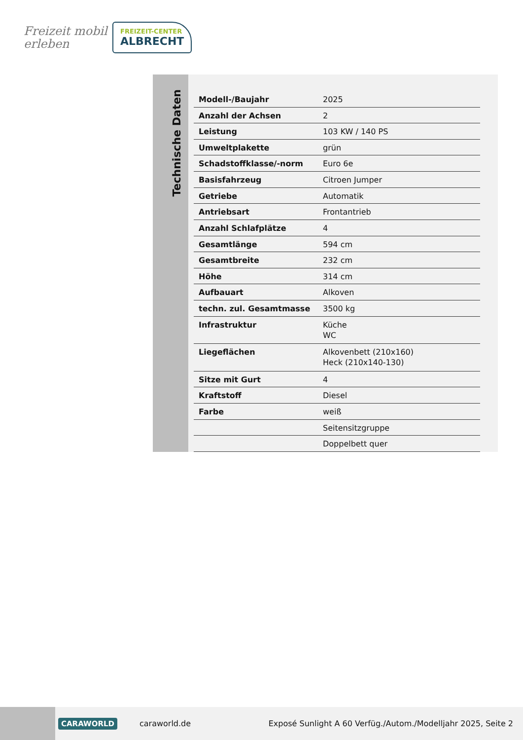Freizeit mobil erleben
FREIZEIT-CENTER
ALBRECHT
Technische Daten
| Modell-/Baujahr | 2025 |
| Anzahl der Achsen | 2 |
| Leistung | 103 KW / 140 PS |
| Umweltplakette | grün |
| Schadstoffklasse/-norm | Euro 6e |
| Basisfahrzeug | Citroen Jumper |
| Getriebe | Automatik |
| Antriebsart | Frontantrieb |
| Anzahl Schlafplätze | 4 |
| Gesamtlänge | 594 cm |
| Gesamtbreite | 232 cm |
| Höhe | 314 cm |
| Aufbauart | Alkoven |
| techn. zul. Gesamtmasse | 3500 kg |
| Infrastruktur | Küche WC |
| Liegeflächen | Alkovenbett (210x160) Heck (210x140-130) |
| Sitze mit Gurt | 4 |
| Kraftstoff | Diesel |
| Farbe | weiß |
| | Seitensitzgruppe |
| | Doppelbett quer |
CARAWORLD caraworld.de Exposé Sunlight A 60 Verfüg./Autom./Modelljahr 2025, Seite 2